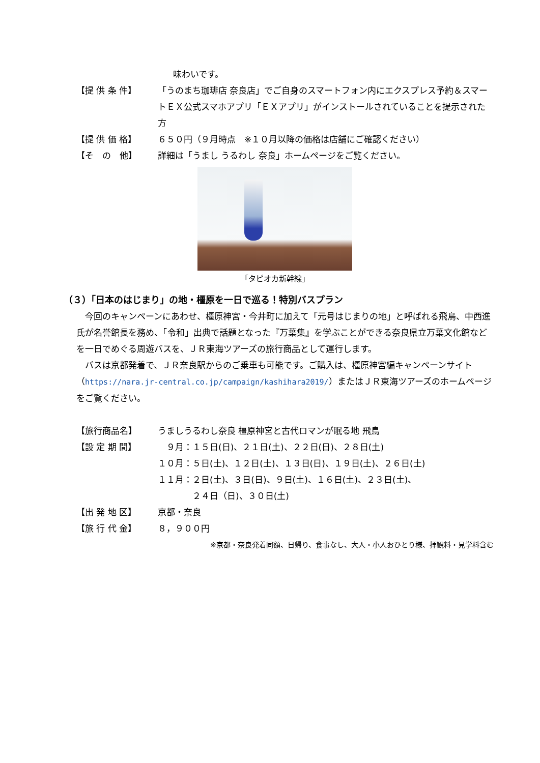味わいです。
【提 供 条 件】 「うのまち珈琲店 奈良店」でご自身のスマートフォン内にエクスプレス予約＆スマートＥＸ公式スマホアプリ「ＥＸアプリ」がインストールされていることを提示された方
【提 供 価 格】 ６５０円（９月時点　※１０月以降の価格は店舗にご確認ください）
【そ　の　他】 詳細は「うまし うるわし 奈良」ホームページをご覧ください。
「タピオカ新幹線」
（３）「日本のはじまり」の地・橿原を一日で巡る！特別バスプラン
今回のキャンペーンにあわせ、橿原神宮・今井町に加えて「元号はじまりの地」と呼ばれる飛鳥、中西進氏が名誉館長を務め、「令和」出典で話題となった『万葉集』を学ぶことができる奈良県立万葉文化館などを一日でめぐる周遊バスを、ＪＲ東海ツアーズの旅行商品として運行します。
バスは京都発着で、ＪＲ奈良駅からのご乗車も可能です。ご購入は、橿原神宮編キャンペーンサイト（https://nara.jr-central.co.jp/campaign/kashihara2019/）またはＪＲ東海ツアーズのホームページをご覧ください。
【旅行商品名】 うましうるわし奈良 橿原神宮と古代ロマンが眠る地 飛鳥
【設 定 期 間】 　９月：１５日(日)、２１日(土)、２２日(日)、２８日(土)
１０月：５日(土)、１２日(土)、１３日(日)、１９日(土)、２６日(土)
１１月：２日(土)、３日(日)、９日(土)、１６日(土)、２３日(土)、
　　　　２４日（日)、３０日(土)
【出 発 地 区】 京都・奈良
【旅 行 代 金】 ８，９００円
※京都・奈良発着同額、日帰り、食事なし、大人・小人おひとり様、拝観料・見学料含む